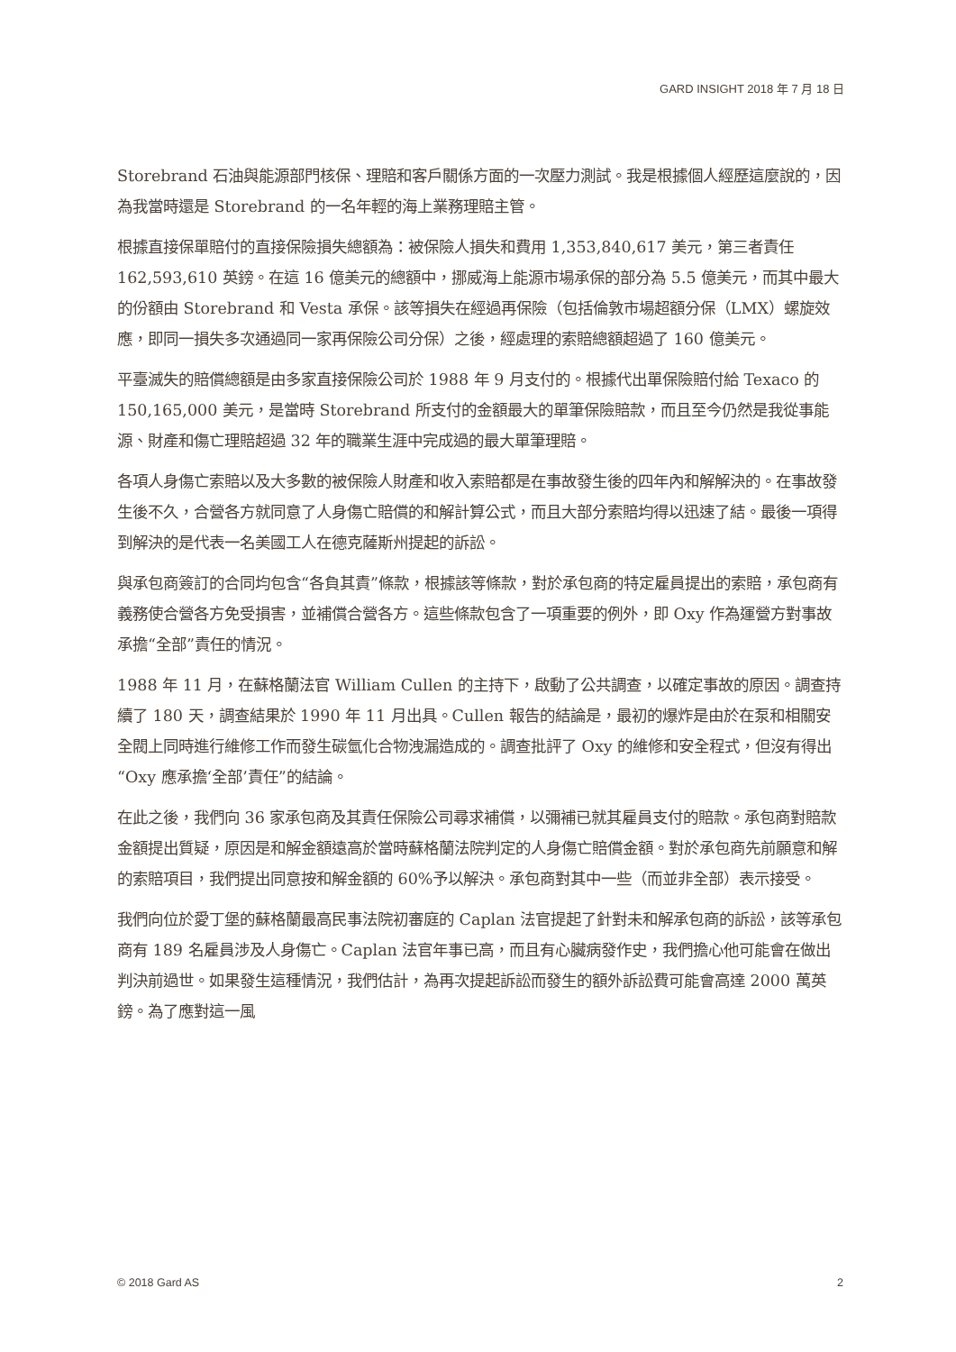GARD INSIGHT 2018 年 7 月 18 日
Storebrand 石油與能源部門核保、理賠和客戶關係方面的一次壓力測試。我是根據個人經歷這麼說的，因為我當時還是 Storebrand 的一名年輕的海上業務理賠主管。
根據直接保單賠付的直接保險損失總額為：被保險人損失和費用 1,353,840,617 美元，第三者責任 162,593,610 英鎊。在這 16 億美元的總額中，挪威海上能源市場承保的部分為 5.5 億美元，而其中最大的份額由 Storebrand 和 Vesta 承保。該等損失在經過再保險（包括倫敦市場超額分保（LMX）螺旋效應，即同一損失多次通過同一家再保險公司分保）之後，經處理的索賠總額超過了 160 億美元。
平臺滅失的賠償總額是由多家直接保險公司於 1988 年 9 月支付的。根據代出單保險賠付給 Texaco 的 150,165,000 美元，是當時 Storebrand 所支付的金額最大的單筆保險賠款，而且至今仍然是我從事能源、財產和傷亡理賠超過 32 年的職業生涯中完成過的最大單筆理賠。
各項人身傷亡索賠以及大多數的被保險人財產和收入索賠都是在事故發生後的四年內和解解決的。在事故發生後不久，合營各方就同意了人身傷亡賠償的和解計算公式，而且大部分索賠均得以迅速了結。最後一項得到解決的是代表一名美國工人在德克薩斯州提起的訴訟。
與承包商簽訂的合同均包含“各負其責”條款，根據該等條款，對於承包商的特定雇員提出的索賠，承包商有義務使合營各方免受損害，並補償合營各方。這些條款包含了一項重要的例外，即 Oxy 作為運營方對事故承擔“全部”責任的情況。
1988 年 11 月，在蘇格蘭法官 William Cullen 的主持下，啟動了公共調查，以確定事故的原因。調查持續了 180 天，調查結果於 1990 年 11 月出具。Cullen 報告的結論是，最初的爆炸是由於在泵和相關安全閥上同時進行維修工作而發生碳氫化合物洩漏造成的。調查批評了 Oxy 的維修和安全程式，但沒有得出“Oxy 應承擔‘全部’責任”的結論。
在此之後，我們向 36 家承包商及其責任保險公司尋求補償，以彌補已就其雇員支付的賠款。承包商對賠款金額提出質疑，原因是和解金額遠高於當時蘇格蘭法院判定的人身傷亡賠償金額。對於承包商先前願意和解的索賠項目，我們提出同意按和解金額的 60%予以解決。承包商對其中一些（而並非全部）表示接受。
我們向位於愛丁堡的蘇格蘭最高民事法院初審庭的 Caplan 法官提起了針對未和解承包商的訴訟，該等承包商有 189 名雇員涉及人身傷亡。Caplan 法官年事已高，而且有心臟病發作史，我們擔心他可能會在做出判決前過世。如果發生這種情況，我們估計，為再次提起訴訟而發生的額外訴訟費可能會高達 2000 萬英鎊。為了應對這一風
© 2018 Gard AS 2